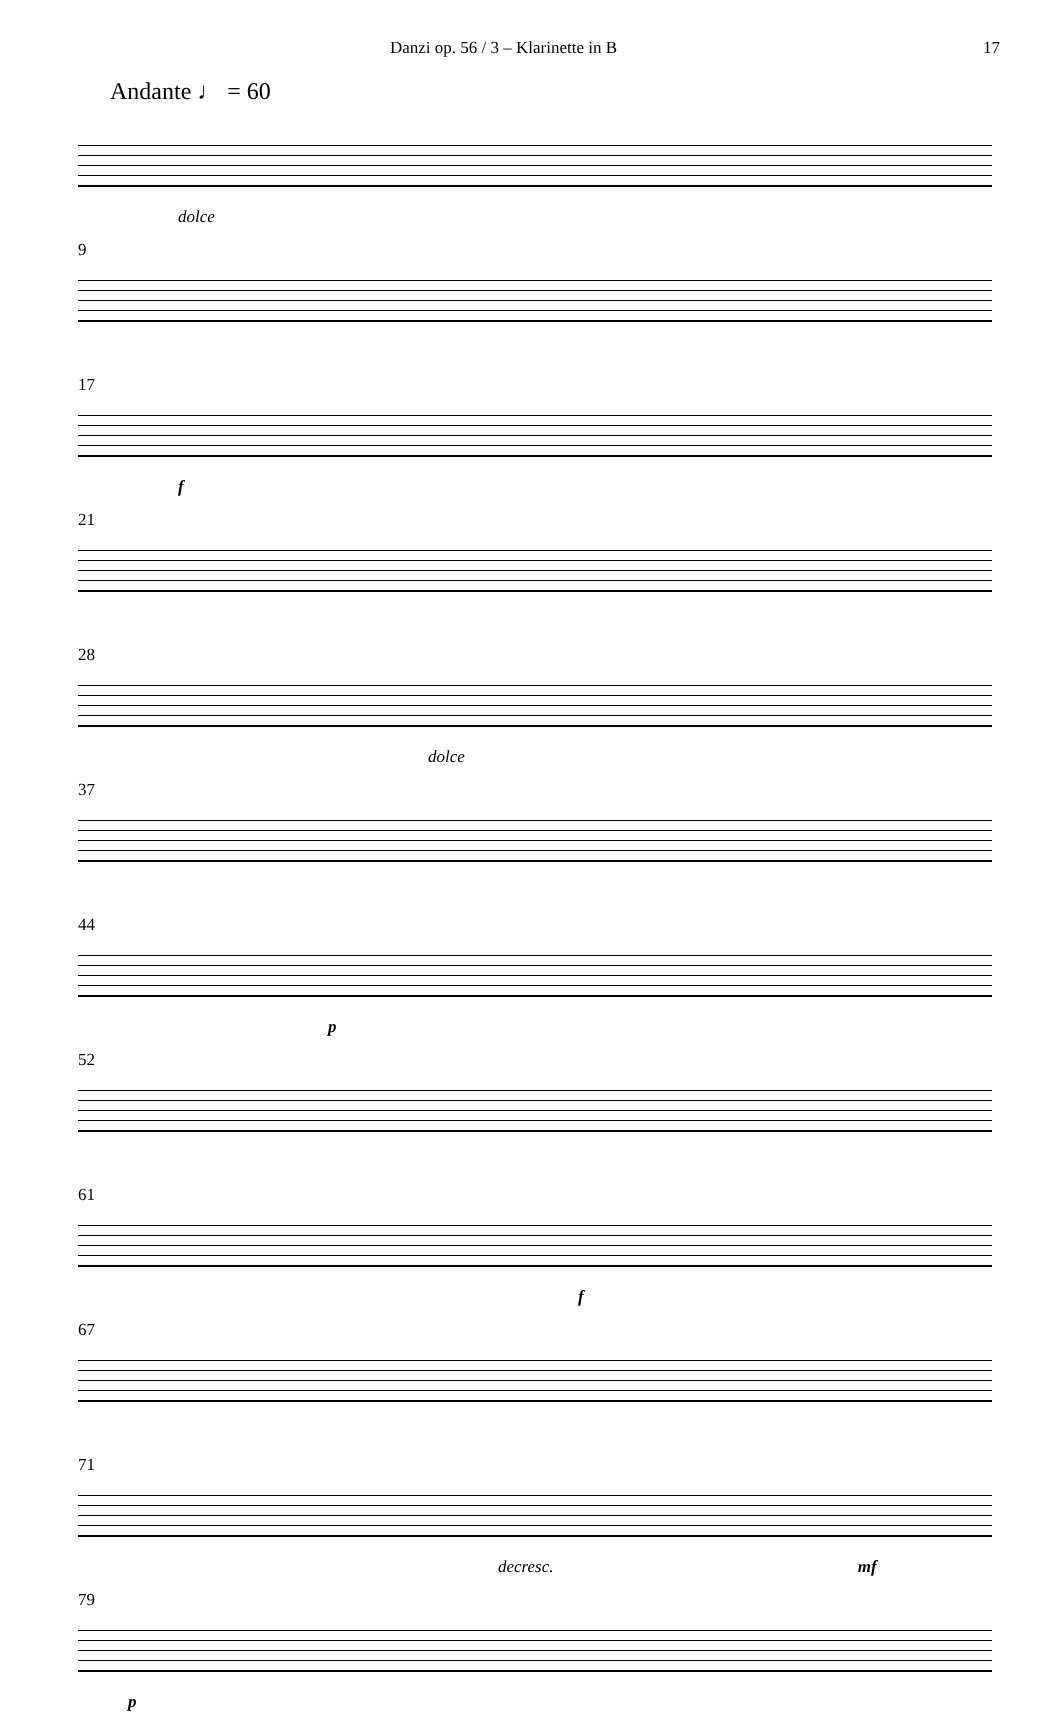Danzi op. 56 / 3 – Klarinette in B 17
Andante ♩ = 60
dolce
9
17
f
21
28
dolce
37
44
p
52
61
f
67
71
decresc. mf
79
p